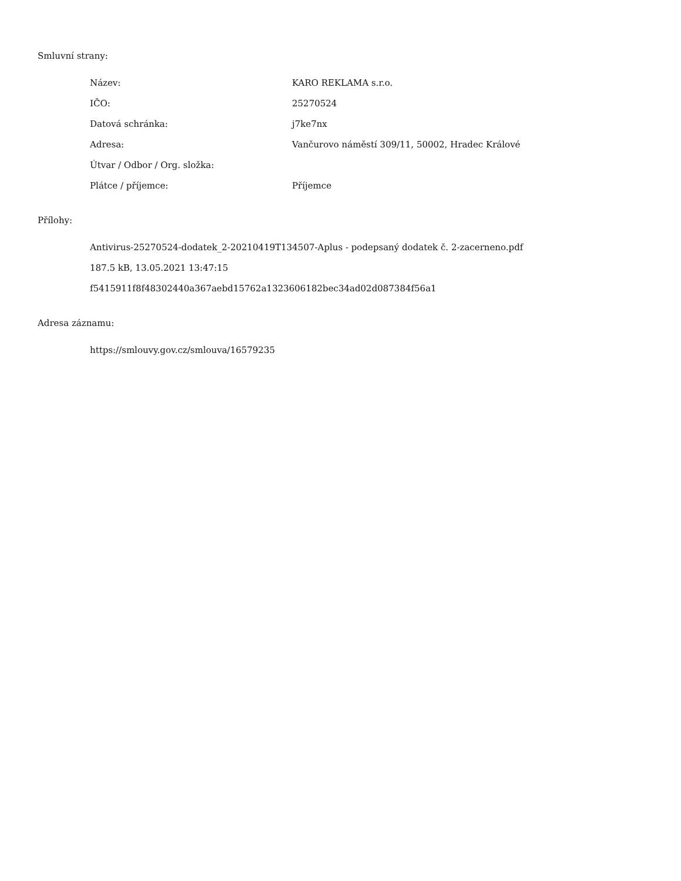Smluvní strany:
Název: KARO REKLAMA s.r.o.
IČO: 25270524
Datová schránka: j7ke7nx
Adresa: Vančurovo náměstí 309/11, 50002, Hradec Králové
Útvar / Odbor / Org. složka:
Plátce / příjemce: Příjemce
Přílohy:
Antivirus-25270524-dodatek_2-20210419T134507-Aplus - podepsaný dodatek č. 2-zacerneno.pdf
187.5 kB, 13.05.2021 13:47:15
f5415911f8f48302440a367aebd15762a1323606182bec34ad02d087384f56a1
Adresa záznamu:
https://smlouvy.gov.cz/smlouva/16579235